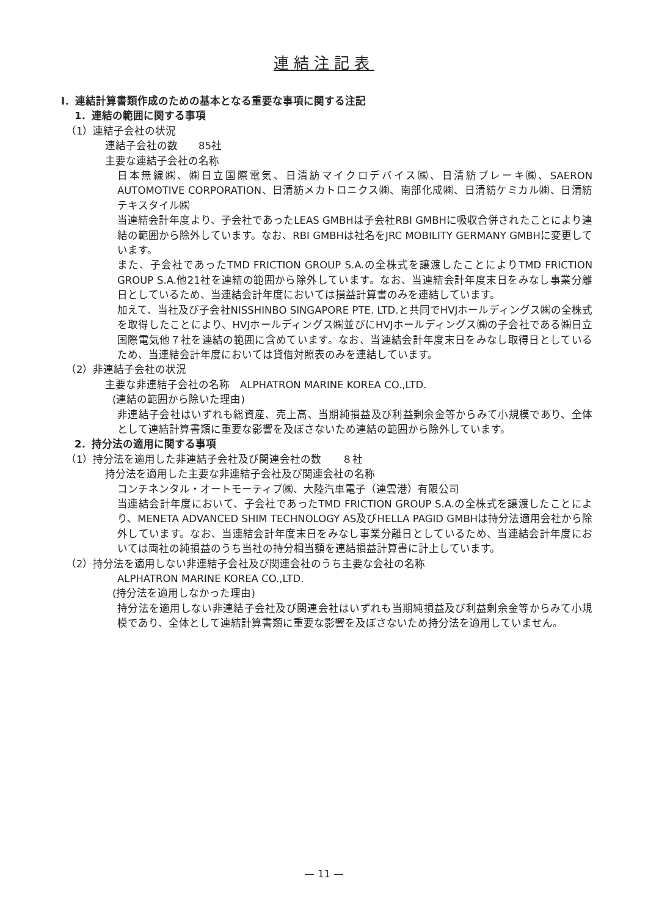連結注記表
Ⅰ．連結計算書類作成のための基本となる重要な事項に関する注記
1．連結の範囲に関する事項
（1）連結子会社の状況
連結子会社の数　　85社
主要な連結子会社の名称
日本無線㈱、㈱日立国際電気、日清紡マイクロデバイス㈱、日清紡ブレーキ㈱、SAERON AUTOMOTIVE CORPORATION、日清紡メカトロニクス㈱、南部化成㈱、日清紡ケミカル㈱、日清紡テキスタイル㈱
当連結会計年度より、子会社であったLEAS GMBHは子会社RBI GMBHに吸収合併されたことにより連結の範囲から除外しています。なお、RBI GMBHは社名をJRC MOBILITY GERMANY GMBHに変更しています。
また、子会社であったTMD FRICTION GROUP S.A.の全株式を譲渡したことによりTMD FRICTION GROUP S.A.他21社を連結の範囲から除外しています。なお、当連結会計年度末日をみなし事業分離日としているため、当連結会計年度においては損益計算書のみを連結しています。
加えて、当社及び子会社NISSHINBO SINGAPORE PTE. LTD.と共同でHVJホールディングス㈱の全株式を取得したことにより、HVJホールディングス㈱並びにHVJホールディングス㈱の子会社である㈱日立国際電気他７社を連結の範囲に含めています。なお、当連結会計年度末日をみなし取得日としているため、当連結会計年度においては貸借対照表のみを連結しています。
（2）非連結子会社の状況
主要な非連結子会社の名称　ALPHATRON MARINE KOREA CO.,LTD.
(連結の範囲から除いた理由)
非連結子会社はいずれも総資産、売上高、当期純損益及び利益剰余金等からみて小規模であり、全体として連結計算書類に重要な影響を及ぼさないため連結の範囲から除外しています。
2．持分法の適用に関する事項
（1）持分法を適用した非連結子会社及び関連会社の数　　８社
持分法を適用した主要な非連結子会社及び関連会社の名称
コンチネンタル・オートモーティブ㈱、大陸汽車電子（連雲港）有限公司
当連結会計年度において、子会社であったTMD FRICTION GROUP S.A.の全株式を譲渡したことにより、MENETA ADVANCED SHIM TECHNOLOGY AS及びHELLA PAGID GMBHは持分法適用会社から除外しています。なお、当連結会計年度末日をみなし事業分離日としているため、当連結会計年度においては両社の純損益のうち当社の持分相当額を連結損益計算書に計上しています。
（2）持分法を適用しない非連結子会社及び関連会社のうち主要な会社の名称
ALPHATRON MARINE KOREA CO.,LTD.
(持分法を適用しなかった理由)
持分法を適用しない非連結子会社及び関連会社はいずれも当期純損益及び利益剰余金等からみて小規模であり、全体として連結計算書類に重要な影響を及ぼさないため持分法を適用していません。
— 11 —